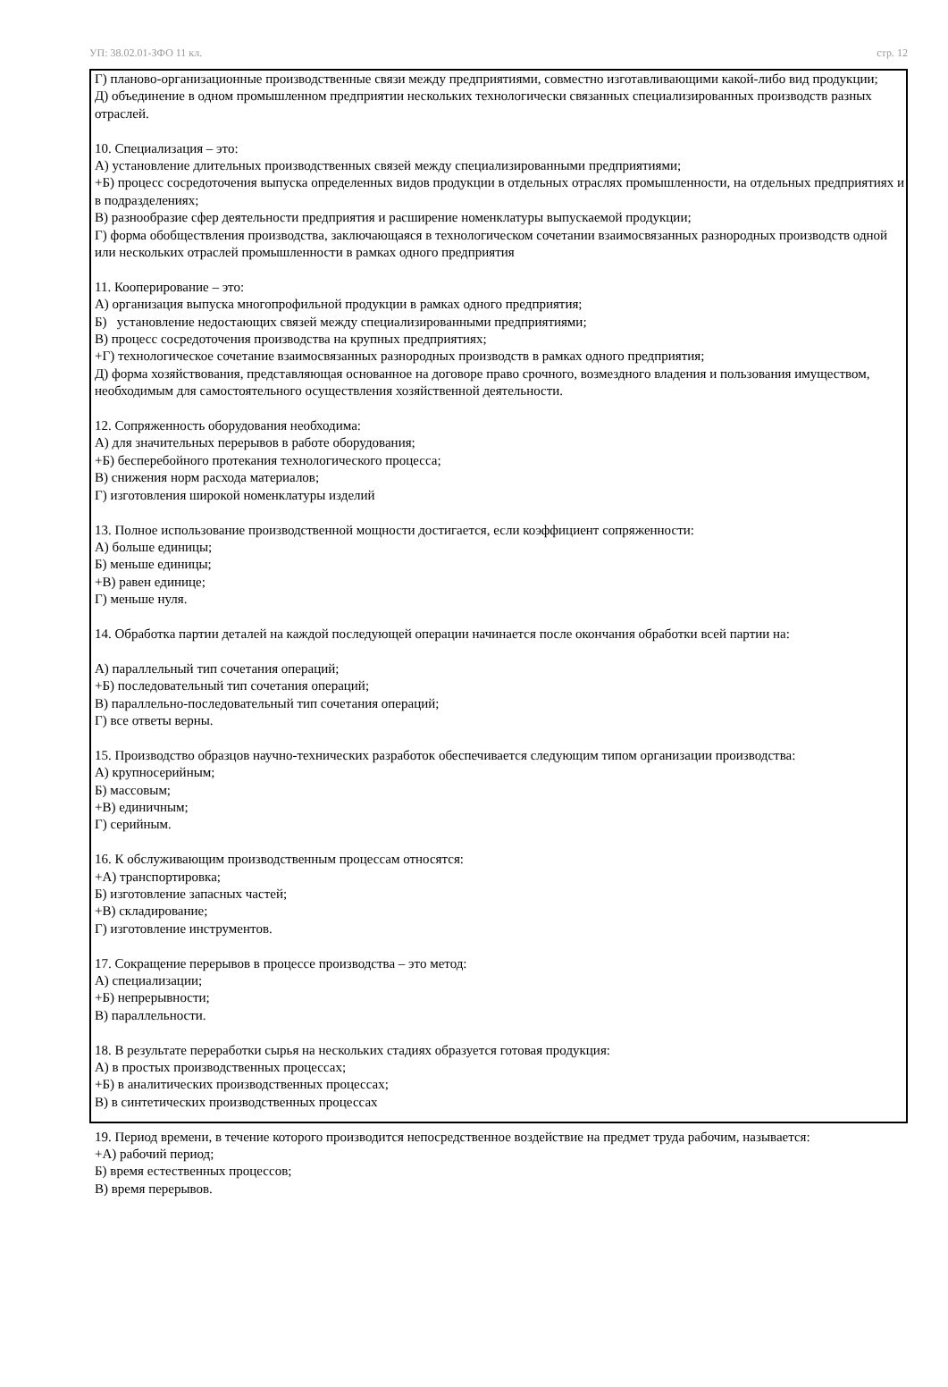УП: 38.02.01-ЗФО 11 кл. стр. 12
Г) планово-организационные производственные связи между предприятиями, совместно изготавливающими какой-либо вид продукции;
Д) объединение в одном промышленном предприятии нескольких технологически связанных специализированных производств разных отраслей.
10. Специализация – это:
А) установление длительных производственных связей между специализированными предприятиями;
+Б) процесс сосредоточения выпуска определенных видов продукции в отдельных отраслях промышленности, на отдельных предприятиях и в подразделениях;
В) разнообразие сфер деятельности предприятия и расширение номенклатуры выпускаемой продукции;
Г) форма обобществления производства, заключающаяся в технологическом сочетании взаимосвязанных разнородных производств одной или нескольких отраслей промышленности в рамках одного предприятия
11. Кооперирование – это:
А) организация выпуска многопрофильной продукции в рамках одного предприятия;
Б) установление недостающих связей между специализированными предприятиями;
В) процесс сосредоточения производства на крупных предприятиях;
+Г) технологическое сочетание взаимосвязанных разнородных производств в рамках одного предприятия;
Д) форма хозяйствования, представляющая основанное на договоре право срочного, возмездного владения и пользования имуществом, необходимым для самостоятельного осуществления хозяйственной деятельности.
12. Сопряженность оборудования необходима:
А) для значительных перерывов в работе оборудования;
+Б) бесперебойного протекания технологического процесса;
В) снижения норм расхода материалов;
Г) изготовления широкой номенклатуры изделий
13. Полное использование производственной мощности достигается, если коэффициент сопряженности:
А) больше единицы;
Б) меньше единицы;
+В) равен единице;
Г) меньше нуля.
14. Обработка партии деталей на каждой последующей операции начинается после окончания обработки всей партии на:
А) параллельный тип сочетания операций;
+Б) последовательный тип сочетания операций;
В) параллельно-последовательный тип сочетания операций;
Г) все ответы верны.
15. Производство образцов научно-технических разработок обеспечивается следующим типом организации производства:
А) крупносерийным;
Б) массовым;
+В) единичным;
Г) серийным.
16. К обслуживающим производственным процессам относятся:
+А) транспортировка;
Б) изготовление запасных частей;
+В) складирование;
Г) изготовление инструментов.
17. Сокращение перерывов в процессе производства – это метод:
А) специализации;
+Б) непрерывности;
В) параллельности.
18. В результате переработки сырья на нескольких стадиях образуется готовая продукция:
А) в простых производственных процессах;
+Б) в аналитических производственных процессах;
В) в синтетических производственных процессах
19. Период времени, в течение которого производится непосредственное воздействие на предмет труда рабочим, называется:
+А) рабочий период;
Б) время естественных процессов;
В) время перерывов.